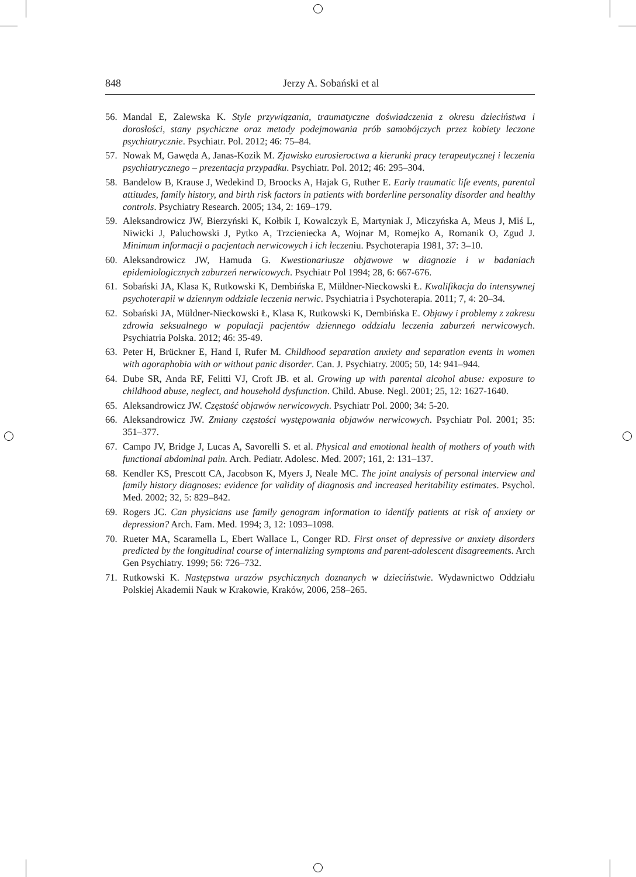848 Jerzy A. Sobański et al
56. Mandal E, Zalewska K. Style przywiązania, traumatyczne doświadczenia z okresu dzieciństwa i dorosłości, stany psychiczne oraz metody podejmowania prób samobójczych przez kobiety leczone psychiatrycznie. Psychiatr. Pol. 2012; 46: 75–84.
57. Nowak M, Gawęda A, Janas-Kozik M. Zjawisko eurosieroctwa a kierunki pracy terapeutycznej i leczenia psychiatrycznego – prezentacja przypadku. Psychiatr. Pol. 2012; 46: 295–304.
58. Bandelow B, Krause J, Wedekind D, Broocks A, Hajak G, Ruther E. Early traumatic life events, parental attitudes, family history, and birth risk factors in patients with borderline personality disorder and healthy controls. Psychiatry Research. 2005; 134, 2: 169–179.
59. Aleksandrowicz JW, Bierzyński K, Kołbik I, Kowalczyk E, Martyniak J, Miczyńska A, Meus J, Miś L, Niwicki J, Paluchowski J, Pytko A, Trzcieniecka A, Wojnar M, Romejko A, Romanik O, Zgud J. Minimum informacji o pacjentach nerwicowych i ich leczeniu. Psychoterapia 1981, 37: 3–10.
60. Aleksandrowicz JW, Hamuda G. Kwestionariusze objawowe w diagnozie i w badaniach epidemiologicznych zaburzeń nerwicowych. Psychiatr Pol 1994; 28, 6: 667-676.
61. Sobański JA, Klasa K, Rutkowski K, Dembińska E, Müldner-Nieckowski Ł. Kwalifikacja do intensywnej psychoterapii w dziennym oddziale leczenia nerwic. Psychiatria i Psychoterapia. 2011; 7, 4: 20–34.
62. Sobański JA, Müldner-Nieckowski Ł, Klasa K, Rutkowski K, Dembińska E. Objawy i problemy z zakresu zdrowia seksualnego w populacji pacjentów dziennego oddziału leczenia zaburzeń nerwicowych. Psychiatria Polska. 2012; 46: 35-49.
63. Peter H, Brückner E, Hand I, Rufer M. Childhood separation anxiety and separation events in women with agoraphobia with or without panic disorder. Can. J. Psychiatry. 2005; 50, 14: 941–944.
64. Dube SR, Anda RF, Felitti VJ, Croft JB. et al. Growing up with parental alcohol abuse: exposure to childhood abuse, neglect, and household dysfunction. Child. Abuse. Negl. 2001; 25, 12: 1627-1640.
65. Aleksandrowicz JW. Częstość objawów nerwicowych. Psychiatr Pol. 2000; 34: 5-20.
66. Aleksandrowicz JW. Zmiany częstości występowania objawów nerwicowych. Psychiatr Pol. 2001; 35: 351–377.
67. Campo JV, Bridge J, Lucas A, Savorelli S. et al. Physical and emotional health of mothers of youth with functional abdominal pain. Arch. Pediatr. Adolesc. Med. 2007; 161, 2: 131–137.
68. Kendler KS, Prescott CA, Jacobson K, Myers J, Neale MC. The joint analysis of personal interview and family history diagnoses: evidence for validity of diagnosis and increased heritability estimates. Psychol. Med. 2002; 32, 5: 829–842.
69. Rogers JC. Can physicians use family genogram information to identify patients at risk of anxiety or depression? Arch. Fam. Med. 1994; 3, 12: 1093–1098.
70. Rueter MA, Scaramella L, Ebert Wallace L, Conger RD. First onset of depressive or anxiety disorders predicted by the longitudinal course of internalizing symptoms and parent-adolescent disagreements. Arch Gen Psychiatry. 1999; 56: 726–732.
71. Rutkowski K. Następstwa urazów psychicznych doznanych w dzieciństwie. Wydawnictwo Oddziału Polskiej Akademii Nauk w Krakowie, Kraków, 2006, 258–265.